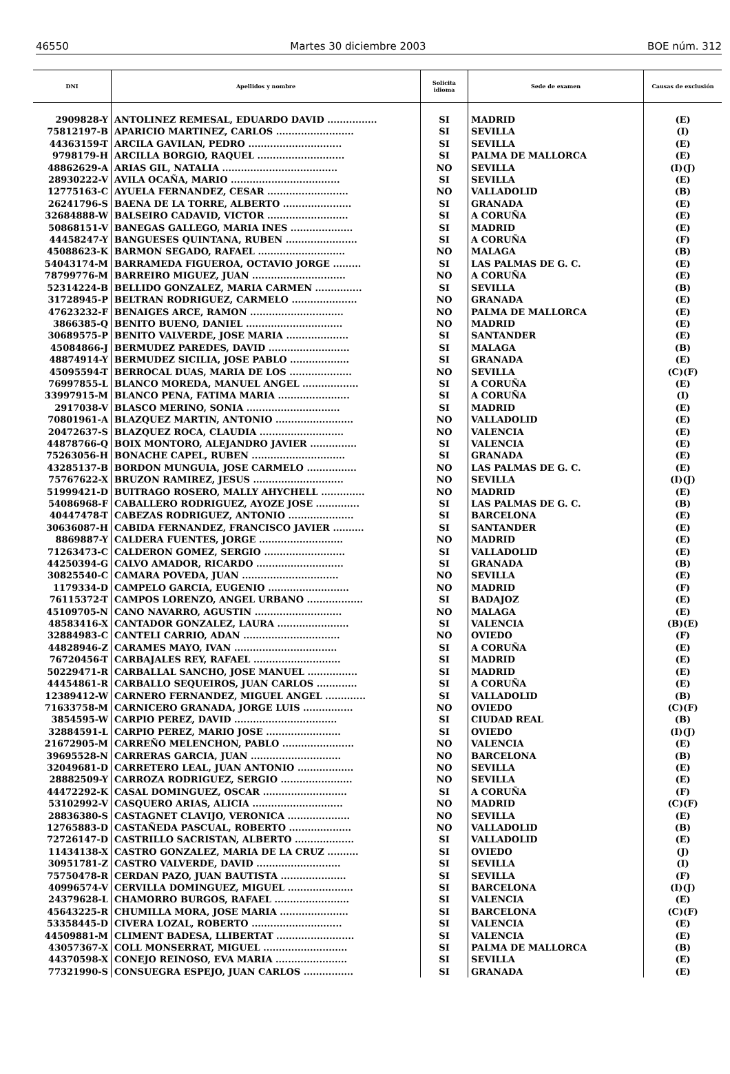46550 Martes 30 diciembre 2003 BOE núm. 312
| DNI | Apellidos y nombre | Solicita idioma | Sede de examen | Causas de exclusión |
| --- | --- | --- | --- | --- |
| 2909828-Y | ANTOLINEZ REMESAL, EDUARDO DAVID ................ | SI | MADRID | (E) |
| 75812197-B | APARICIO MARTINEZ, CARLOS ......................... | SI | SEVILLA | (I) |
| 44363159-T | ARCILA GAVILAN, PEDRO .............................. | SI | SEVILLA | (E) |
| 9798179-H | ARCILLA BORGIO, RAQUEL ............................ | SI | PALMA DE MALLORCA | (E) |
| 48862629-A | ARIAS GIL, NATALIA ..................................... | NO | SEVILLA | (I)(J) |
| 28930222-V | AVILA OCAÑA, MARIO ................................... | SI | SEVILLA | (E) |
| 12775163-C | AYUELA FERNANDEZ, CESAR .......................... | NO | VALLADOLID | (B) |
| 26241796-S | BAENA DE LA TORRE, ALBERTO ...................... | SI | GRANADA | (E) |
| 32684888-W | BALSEIRO CADAVID, VICTOR .......................... | SI | A CORUÑA | (E) |
| 50868151-V | BANEGAS GALLEGO, MARIA INES .................... | SI | MADRID | (E) |
| 44458247-Y | BANGUESES QUINTANA, RUBEN ....................... | SI | A CORUÑA | (F) |
| 45088623-K | BARMON SEGADO, RAFAEL ............................ | NO | MALAGA | (B) |
| 54043174-M | BARRAMEDA FIGUEROA, OCTAVIO JORGE ......... | SI | LAS PALMAS DE G. C. | (E) |
| 78799776-M | BARREIRO MIGUEZ, JUAN .............................. | NO | A CORUÑA | (E) |
| 52314224-B | BELLIDO GONZALEZ, MARIA CARMEN ............... | SI | SEVILLA | (B) |
| 31728945-P | BELTRAN RODRIGUEZ, CARMELO ..................... | NO | GRANADA | (E) |
| 47623232-F | BENAIGES ARCE, RAMON .............................. | NO | PALMA DE MALLORCA | (E) |
| 3866385-Q | BENITO BUENO, DANIEL ............................... | NO | MADRID | (E) |
| 30689575-P | BENITO VALVERDE, JOSE MARIA .................... | SI | SANTANDER | (E) |
| 45084866-J | BERMUDEZ PAREDES, DAVID .......................... | SI | MALAGA | (B) |
| 48874914-Y | BERMUDEZ SICILIA, JOSE PABLO ................... | SI | GRANADA | (E) |
| 45095594-T | BERROCAL DUAS, MARIA DE LOS .................... | NO | SEVILLA | (C)(F) |
| 76997855-L | BLANCO MOREDA, MANUEL ANGEL .................. | SI | A CORUÑA | (E) |
| 33997915-M | BLANCO PENA, FATIMA MARIA ....................... | SI | A CORUÑA | (I) |
| 2917038-V | BLASCO MERINO, SONIA .............................. | SI | MADRID | (E) |
| 70801961-A | BLAZQUEZ MARTIN, ANTONIO ......................... | NO | VALLADOLID | (E) |
| 20472637-S | BLAZQUEZ ROCA, CLAUDIA ........................... | NO | VALENCIA | (E) |
| 44878766-Q | BOIX MONTORO, ALEJANDRO JAVIER ............... | SI | VALENCIA | (E) |
| 75263056-H | BONACHE CAPEL, RUBEN .............................. | SI | GRANADA | (E) |
| 43285137-B | BORDON MUNGUIA, JOSE CARMELO ................ | NO | LAS PALMAS DE G. C. | (E) |
| 75767622-X | BRUZON RAMIREZ, JESUS ............................. | NO | SEVILLA | (I)(J) |
| 51999421-D | BUITRAGO ROSERO, MALLY AHYCHELL .............. | NO | MADRID | (E) |
| 54086968-F | CABALLERO RODRIGUEZ, AYOZE JOSE .............. | SI | LAS PALMAS DE G. C. | (B) |
| 40447478-T | CABEZAS RODRIGUEZ, ANTONIO ..................... | SI | BARCELONA | (E) |
| 30636087-H | CABIDA FERNANDEZ, FRANCISCO JAVIER .......... | SI | SANTANDER | (E) |
| 8869887-Y | CALDERA FUENTES, JORGE ........................... | NO | MADRID | (E) |
| 71263473-C | CALDERON GOMEZ, SERGIO .......................... | SI | VALLADOLID | (E) |
| 44250394-G | CALVO AMADOR, RICARDO ............................ | SI | GRANADA | (B) |
| 30825540-C | CAMARA POVEDA, JUAN ............................... | NO | SEVILLA | (E) |
| 1179334-D | CAMPELO GARCIA, EUGENIO .......................... | NO | MADRID | (F) |
| 76115372-T | CAMPOS LORENZO, ANGEL URBANO .................. | SI | BADAJOZ | (E) |
| 45109705-N | CANO NAVARRO, AGUSTIN ............................ | NO | MALAGA | (E) |
| 48583416-X | CANTADOR GONZALEZ, LAURA ....................... | SI | VALENCIA | (B)(E) |
| 32884983-C | CANTELI CARRIO, ADAN ............................... | NO | OVIEDO | (F) |
| 44828946-Z | CARAMES MAYO, IVAN ................................. | SI | A CORUÑA | (E) |
| 76720456-T | CARBAJALES REY, RAFAEL ............................ | SI | MADRID | (E) |
| 50229471-R | CARBALLAL SANCHO, JOSE MANUEL ................ | SI | MADRID | (E) |
| 44454861-R | CARBALLO SEQUEIROS, JUAN CARLOS ............. | SI | A CORUÑA | (E) |
| 12389412-W | CARNERO FERNANDEZ, MIGUEL ANGEL ............. | SI | VALLADOLID | (B) |
| 71633758-M | CARNICERO GRANADA, JORGE LUIS ................ | NO | OVIEDO | (C)(F) |
| 3854595-W | CARPIO PEREZ, DAVID ................................. | SI | CIUDAD REAL | (B) |
| 32884591-L | CARPIO PEREZ, MARIO JOSE ........................ | SI | OVIEDO | (I)(J) |
| 21672905-M | CARREÑO MELENCHON, PABLO ....................... | NO | VALENCIA | (E) |
| 39695528-N | CARRERAS GARCIA, JUAN ............................. | NO | BARCELONA | (B) |
| 32049681-D | CARRETERO LEAL, JUAN ANTONIO .................. | NO | SEVILLA | (E) |
| 28882509-Y | CARROZA RODRIGUEZ, SERGIO ....................... | NO | SEVILLA | (E) |
| 44472292-K | CASAL DOMINGUEZ, OSCAR ........................... | SI | A CORUÑA | (F) |
| 53102992-V | CASQUERO ARIAS, ALICIA ............................. | NO | MADRID | (C)(F) |
| 28836380-S | CASTAGNET CLAVIJO, VERONICA .................... | NO | SEVILLA | (E) |
| 12765883-D | CASTAÑEDA PASCUAL, ROBERTO .................... | NO | VALLADOLID | (B) |
| 72726147-D | CASTRILLO SACRISTAN, ALBERTO ................... | SI | VALLADOLID | (E) |
| 11434138-X | CASTRO GONZALEZ, MARIA DE LA CRUZ .......... | SI | OVIEDO | (J) |
| 30951781-Z | CASTRO VALVERDE, DAVID ........................... | SI | SEVILLA | (I) |
| 75750478-R | CERDAN PAZO, JUAN BAUTISTA ..................... | SI | SEVILLA | (F) |
| 40996574-V | CERVILLA DOMINGUEZ, MIGUEL ..................... | SI | BARCELONA | (I)(J) |
| 24379628-L | CHAMORRO BURGOS, RAFAEL ........................ | SI | VALENCIA | (E) |
| 45643225-R | CHUMILLA MORA, JOSE MARIA ...................... | SI | BARCELONA | (C)(F) |
| 53358445-D | CIVERA LOZAL, ROBERTO ............................. | SI | VALENCIA | (E) |
| 44509881-M | CLIMENT BADESA, LLIBERTAT ......................... | SI | VALENCIA | (E) |
| 43057367-X | COLL MONSERRAT, MIGUEL ........................... | SI | PALMA DE MALLORCA | (B) |
| 44370598-X | CONEJO REINOSO, EVA MARIA ....................... | SI | SEVILLA | (E) |
| 77321990-S | CONSUEGRA ESPEJO, JUAN CARLOS ................ | SI | GRANADA | (E) |